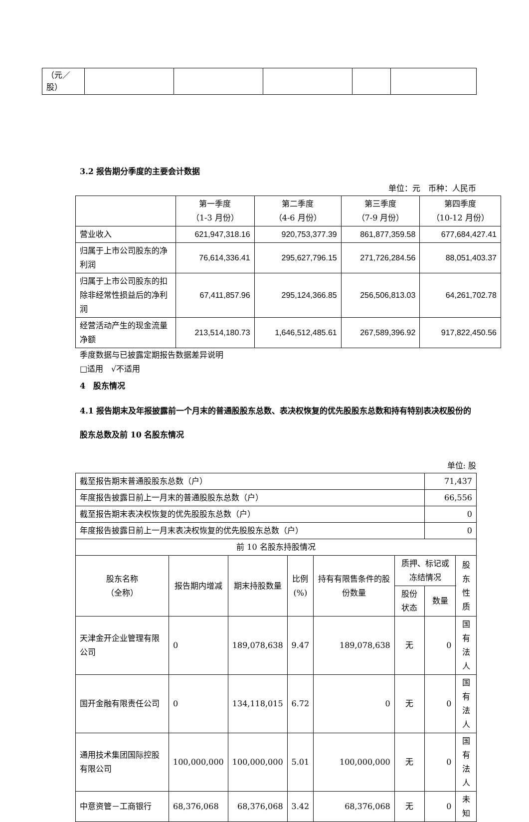| （元／股） | | | | | |
3.2 报告期分季度的主要会计数据
单位：元　币种：人民币
| | 第一季度 （1-3 月份） | 第二季度 （4-6 月份） | 第三季度 （7-9 月份） | 第四季度 （10-12 月份） |
| 营业收入 | 621,947,318.16 | 920,753,377.39 | 861,877,359.58 | 677,684,427.41 |
| 归属于上市公司股东的净利润 | 76,614,336.41 | 295,627,796.15 | 271,726,284.56 | 88,051,403.37 |
| 归属于上市公司股东的扣除非经常性损益后的净利润 | 67,411,857.96 | 295,124,366.85 | 256,506,813.03 | 64,261,702.78 |
| 经营活动产生的现金流量净额 | 213,514,180.73 | 1,646,512,485.61 | 267,589,396.92 | 917,822,450.56 |
季度数据与已披露定期报告数据差异说明
□适用　√不适用
4　股东情况
4.1 报告期末及年报披露前一个月末的普通股股东总数、表决权恢复的优先股股东总数和持有特别表决权股份的股东总数及前 10 名股东情况
单位: 股
| 截至报告期末普通股股东总数（户） | | | | | | 71,437 | |
| 年度报告披露日前上一月末的普通股股东总数（户） | | | | | | 66,556 | |
| 截至报告期末表决权恢复的优先股股东总数（户） | | | | | | 0 | |
| 年度报告披露日前上一月末表决权恢复的优先股股东总数（户） | | | | | | 0 | |
| 前 10 名股东持股情况 | | | | | | | |
| 股东名称 （全称） | 报告期内增减 | 期末持股数量 | 比例 (%) | 持有有限售条件的股份数量 | 质押、标记或冻结情况 | | 股东 性质 |
| | | | | | 股份 状态 | 数量 | |
| 天津金开企业管理有限公司 | 0 | 189,078,638 | 9.47 | 189,078,638 | 无 | 0 | 国有 法人 |
| 国开金融有限责任公司 | 0 | 134,118,015 | 6.72 | 0 | 无 | 0 | 国有 法人 |
| 通用技术集团国际控股有限公司 | 100,000,000 | 100,000,000 | 5.01 | 100,000,000 | 无 | 0 | 国有 法人 |
| 中意资管－工商银行 | 68,376,068 | 68,376,068 | 3.42 | 68,376,068 | 无 | 0 | 未知 |